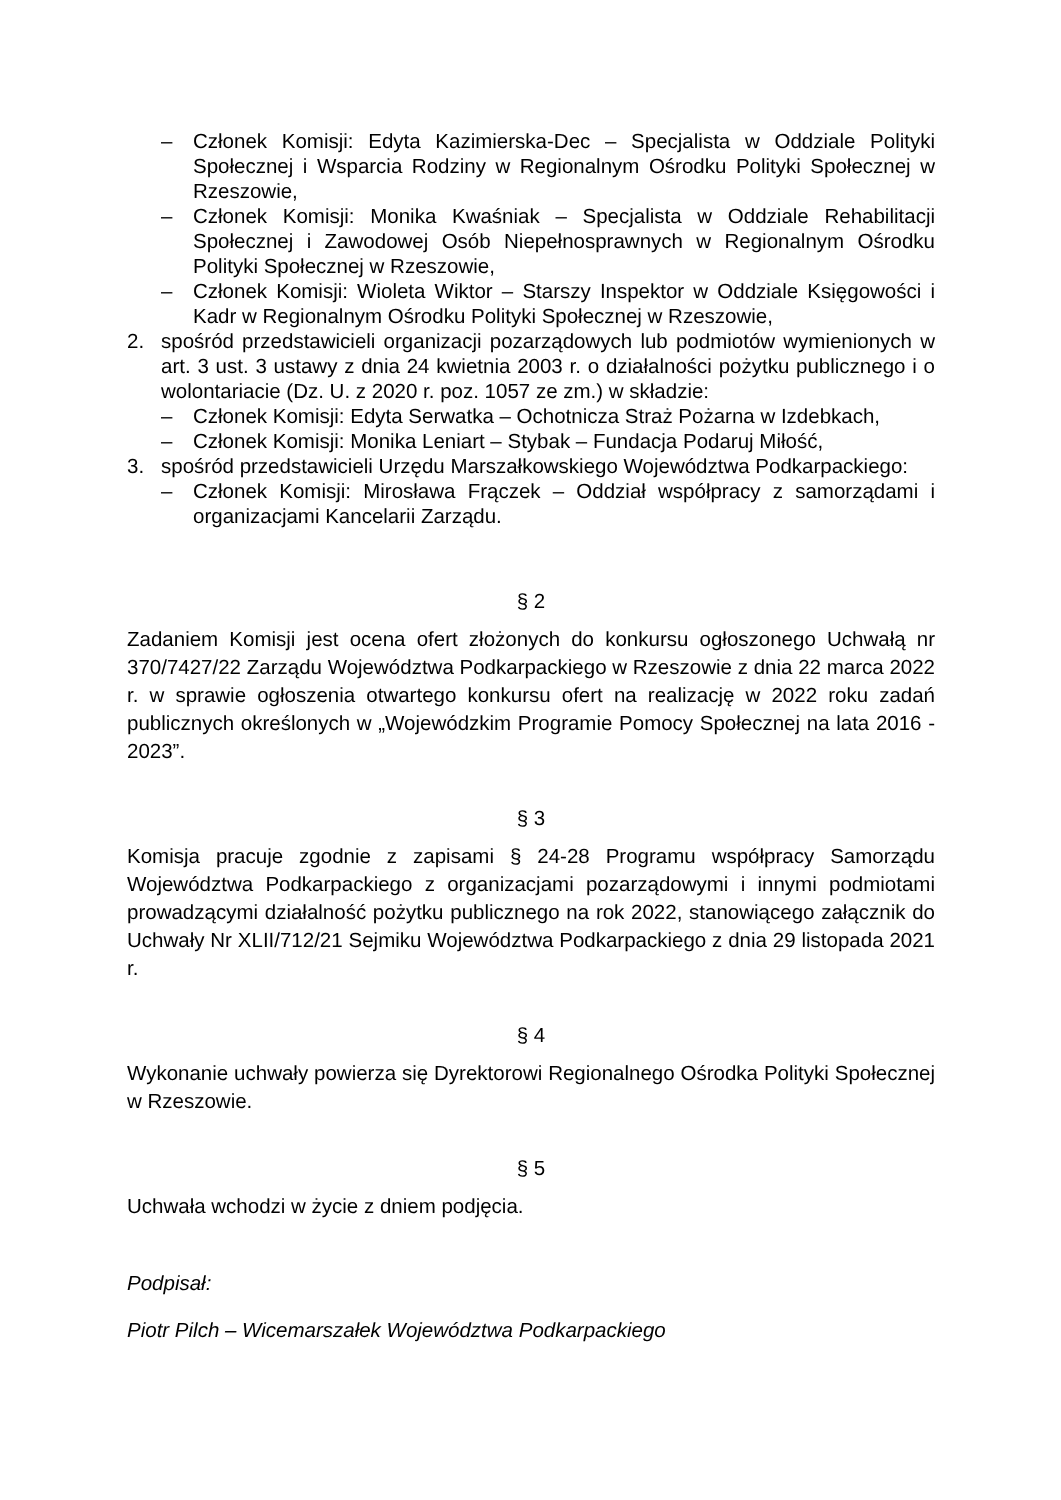– Członek Komisji: Edyta Kazimierska-Dec – Specjalista w Oddziale Polityki Społecznej i Wsparcia Rodziny w Regionalnym Ośrodku Polityki Społecznej w Rzeszowie,
– Członek Komisji: Monika Kwaśniak – Specjalista w Oddziale Rehabilitacji Społecznej i Zawodowej Osób Niepełnosprawnych w Regionalnym Ośrodku Polityki Społecznej w Rzeszowie,
– Członek Komisji: Wioleta Wiktor – Starszy Inspektor w Oddziale Księgowości i Kadr w Regionalnym Ośrodku Polityki Społecznej w Rzeszowie,
2. spośród przedstawicieli organizacji pozarządowych lub podmiotów wymienionych w art. 3 ust. 3 ustawy z dnia 24 kwietnia 2003 r. o działalności pożytku publicznego i o wolontariacie (Dz. U. z 2020 r. poz. 1057 ze zm.) w składzie:
– Członek Komisji: Edyta Serwatka – Ochotnicza Straż Pożarna w Izdebkach,
– Członek Komisji: Monika Leniart – Stybak – Fundacja Podaruj Miłość,
3. spośród przedstawicieli Urzędu Marszałkowskiego Województwa Podkarpackiego:
– Członek Komisji: Mirosława Frączek – Oddział współpracy z samorządami i organizacjami Kancelarii Zarządu.
§ 2
Zadaniem Komisji jest ocena ofert złożonych do konkursu ogłoszonego Uchwałą nr 370/7427/22 Zarządu Województwa Podkarpackiego w Rzeszowie z dnia 22 marca 2022 r. w sprawie ogłoszenia otwartego konkursu ofert na realizację w 2022 roku zadań publicznych określonych w „Wojewódzkim Programie Pomocy Społecznej na lata 2016 - 2023”.
§ 3
Komisja pracuje zgodnie z zapisami § 24-28 Programu współpracy Samorządu Województwa Podkarpackiego z organizacjami pozarządowymi i innymi podmiotami prowadzącymi działalność pożytku publicznego na rok 2022, stanowiącego załącznik do Uchwały Nr XLII/712/21 Sejmiku Województwa Podkarpackiego z dnia 29 listopada 2021 r.
§ 4
Wykonanie uchwały powierza się Dyrektorowi Regionalnego Ośrodka Polityki Społecznej w Rzeszowie.
§ 5
Uchwała wchodzi w życie z dniem podjęcia.
Podpisał:
Piotr Pilch – Wicemarszałek Województwa Podkarpackiego